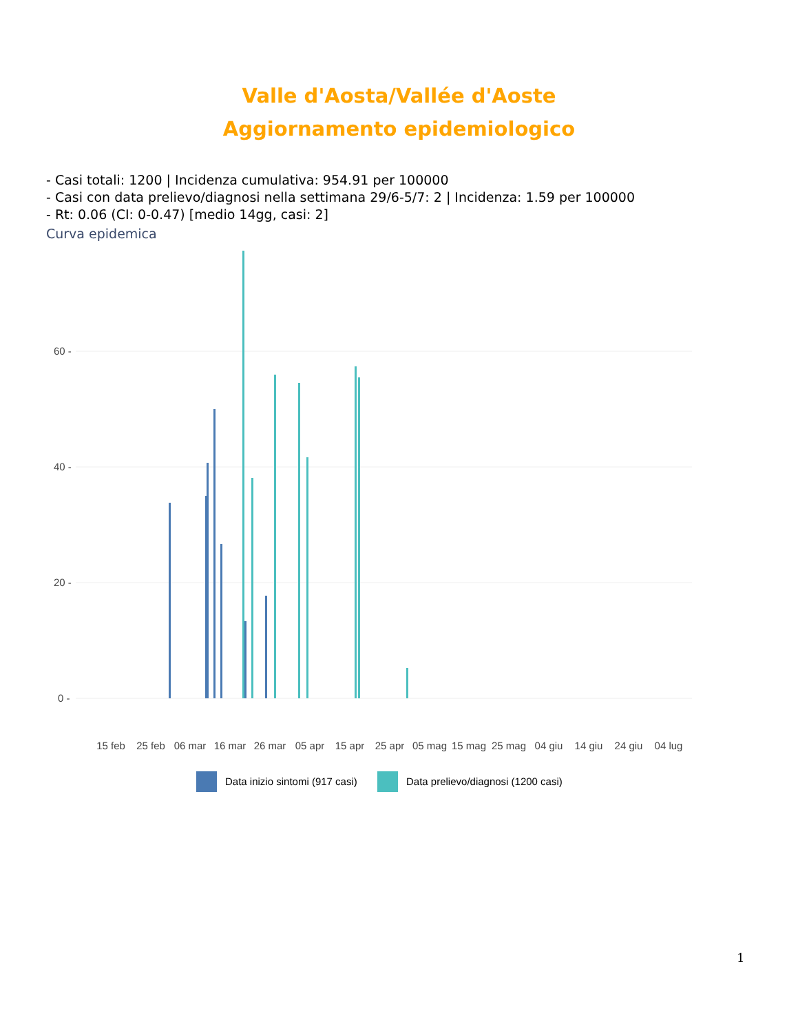Valle d'Aosta/Vallée d'Aoste
Aggiornamento epidemiologico
- Casi totali: 1200 | Incidenza cumulativa: 954.91 per 100000
- Casi con data prelievo/diagnosi nella settimana 29/6-5/7: 2 | Incidenza: 1.59 per 100000
- Rt: 0.06 (CI: 0-0.47) [medio 14gg, casi: 2]
Curva epidemica
60 -
40 -
20 -
0 -
15 feb
25 feb
06 mar
16 mar
26 mar
05 apr
15 apr
25 apr
05 mag
15 mag
25 mag
04 giu
14 giu
24 giu
04 lug
Data inizio sintomi (917 casi)
Data prelievo/diagnosi (1200 casi)
1